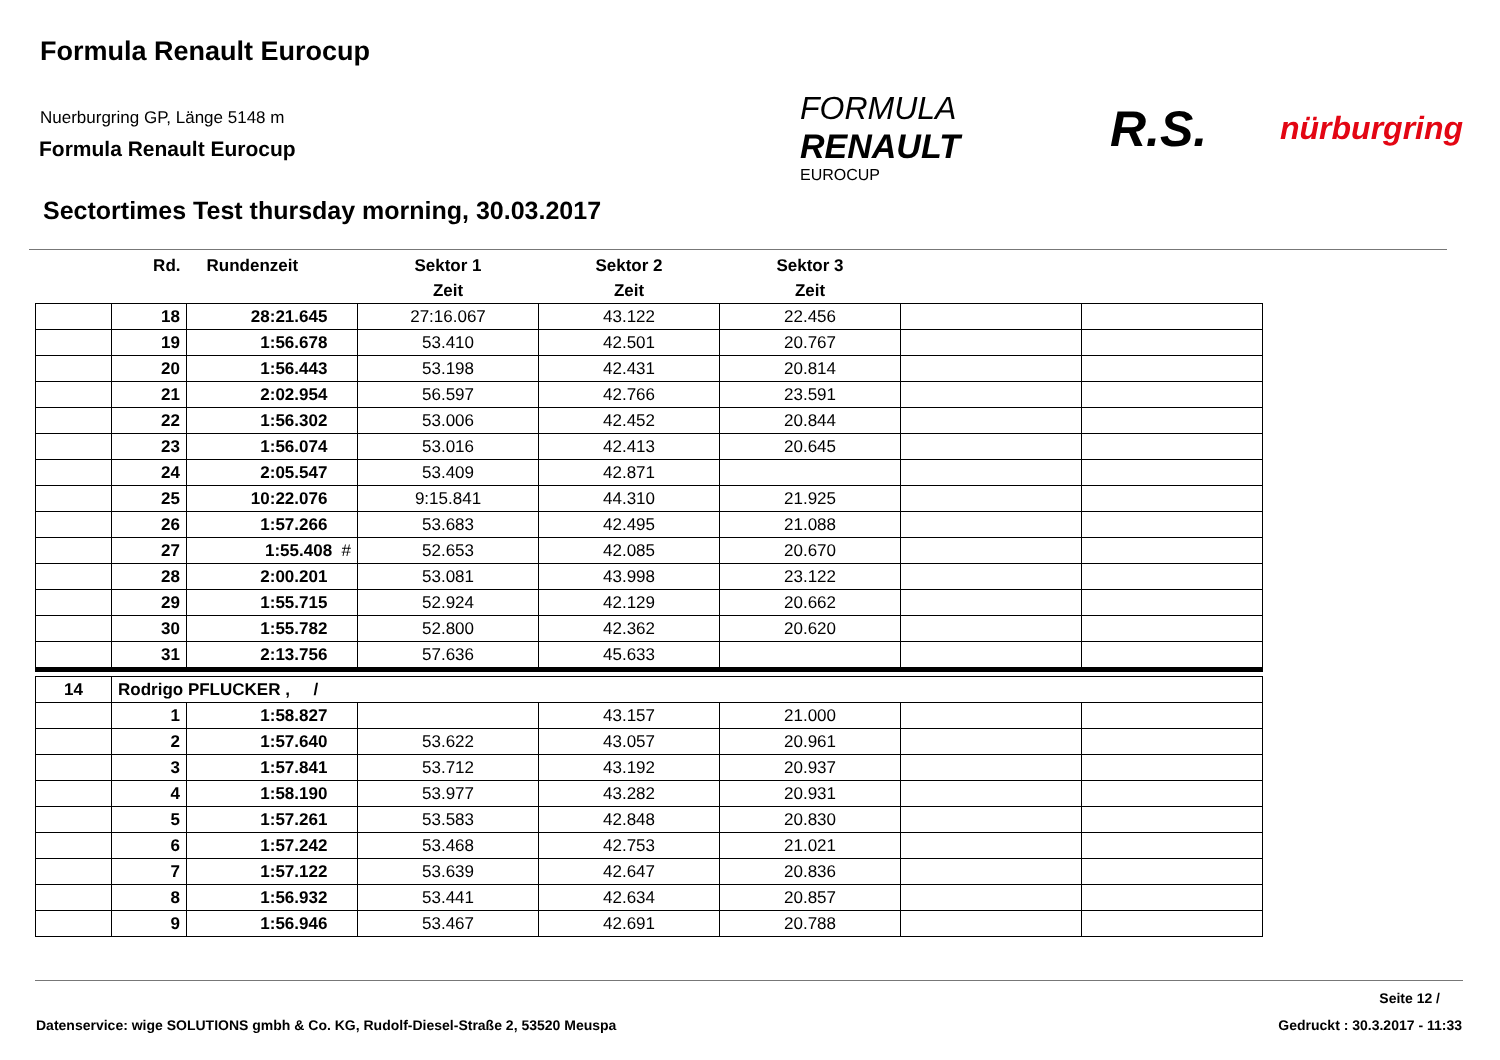Formula Renault Eurocup
Nuerburgring GP, Länge 5148 m
Formula Renault Eurocup
FORMULA
RENAULT
EUROCUP
R.S. nürburgring
Sectortimes Test thursday morning, 30.03.2017
| | Rd. | Rundenzeit | Sektor 1 | Sektor 2 | Sektor 3 | | |
| --- | --- | --- | --- | --- | --- | --- | --- |
| | | | Zeit | Zeit | Zeit | | |
| | 18 | 28:21.645 | 27:16.067 | 43.122 | 22.456 | | |
| | 19 | 1:56.678 | 53.410 | 42.501 | 20.767 | | |
| | 20 | 1:56.443 | 53.198 | 42.431 | 20.814 | | |
| | 21 | 2:02.954 | 56.597 | 42.766 | 23.591 | | |
| | 22 | 1:56.302 | 53.006 | 42.452 | 20.844 | | |
| | 23 | 1:56.074 | 53.016 | 42.413 | 20.645 | | |
| | 24 | 2:05.547 | 53.409 | 42.871 | | | |
| | 25 | 10:22.076 | 9:15.841 | 44.310 | 21.925 | | |
| | 26 | 1:57.266 | 53.683 | 42.495 | 21.088 | | |
| | 27 | 1:55.408 # | 52.653 | 42.085 | 20.670 | | |
| | 28 | 2:00.201 | 53.081 | 43.998 | 23.122 | | |
| | 29 | 1:55.715 | 52.924 | 42.129 | 20.662 | | |
| | 30 | 1:55.782 | 52.800 | 42.362 | 20.620 | | |
| | 31 | 2:13.756 | 57.636 | 45.633 | | | |
| 14 | Rodrigo PFLUCKER , / | | | | | | |
| | 1 | 1:58.827 | | 43.157 | 21.000 | | |
| | 2 | 1:57.640 | 53.622 | 43.057 | 20.961 | | |
| | 3 | 1:57.841 | 53.712 | 43.192 | 20.937 | | |
| | 4 | 1:58.190 | 53.977 | 43.282 | 20.931 | | |
| | 5 | 1:57.261 | 53.583 | 42.848 | 20.830 | | |
| | 6 | 1:57.242 | 53.468 | 42.753 | 21.021 | | |
| | 7 | 1:57.122 | 53.639 | 42.647 | 20.836 | | |
| | 8 | 1:56.932 | 53.441 | 42.634 | 20.857 | | |
| | 9 | 1:56.946 | 53.467 | 42.691 | 20.788 | | |
Seite 12 /
Datenservice: wige SOLUTIONS gmbh & Co. KG, Rudolf-Diesel-Straße 2, 53520 Meuspa
Gedruckt : 30.3.2017 - 11:33